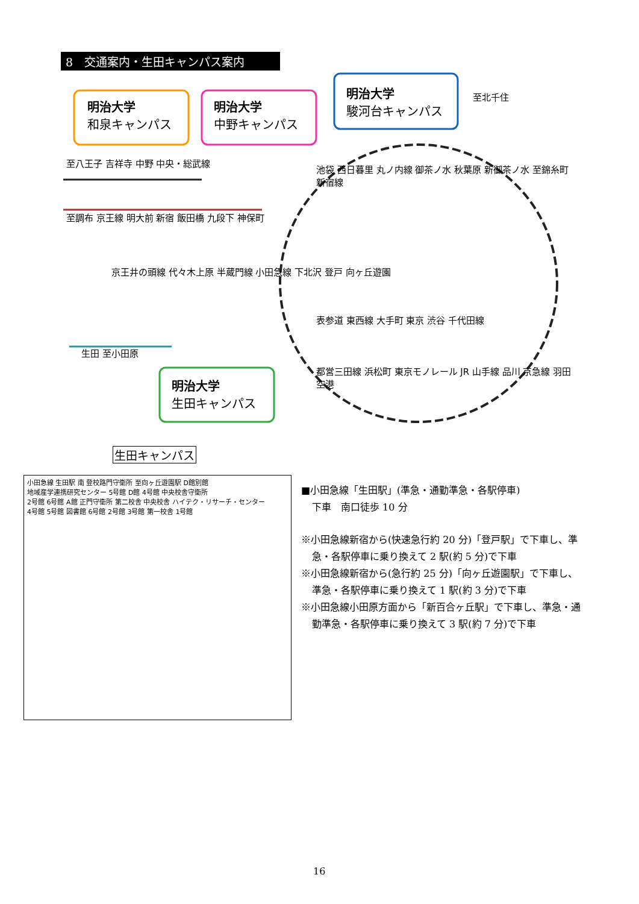8　交通案内・生田キャンパス案内
明治大学
和泉キャンパス
明治大学
中野キャンパス
明治大学
駿河台キャンパス
明治大学
生田キャンパス
至北千住
至八王子 吉祥寺 中野 中央・総武線
至調布 京王線 明大前 新宿 飯田橋 九段下 神保町
池袋 西日暮里 丸ノ内線 御茶ノ水 秋葉原 新御茶ノ水 至錦糸町 新宿線
京王井の頭線 代々木上原 半蔵門線 小田急線 下北沢 登戸 向ヶ丘遊園
表参道 東西線 大手町 東京 渋谷 千代田線
生田 至小田原
都営三田線 浜松町 東京モノレール JR 山手線 品川 京急線 羽田空港
生田キャンパス
小田急線 生田駅 南 登校路門守衛所 至向ヶ丘遊園駅 D館別館
地域産学連携研究センター 5号館 D館 4号館 中央校舎守衛所
2号館 6号館 A館 正門守衛所 第二校舎 中央校舎 ハイテク・リサーチ・センター
4号館 5号館 図書館 6号館 2号館 3号館 第一校舎 1号館
■小田急線「生田駅」(準急・通勤準急・各駅停車)
下車　南口徒歩 10 分
※小田急線新宿から(快速急行約 20 分)「登戸駅」で下車し、準急・各駅停車に乗り換えて 2 駅(約 5 分)で下車
※小田急線新宿から(急行約 25 分)「向ヶ丘遊園駅」で下車し、準急・各駅停車に乗り換えて 1 駅(約 3 分)で下車
※小田急線小田原方面から「新百合ヶ丘駅」で下車し、準急・通勤準急・各駅停車に乗り換えて 3 駅(約 7 分)で下車
16